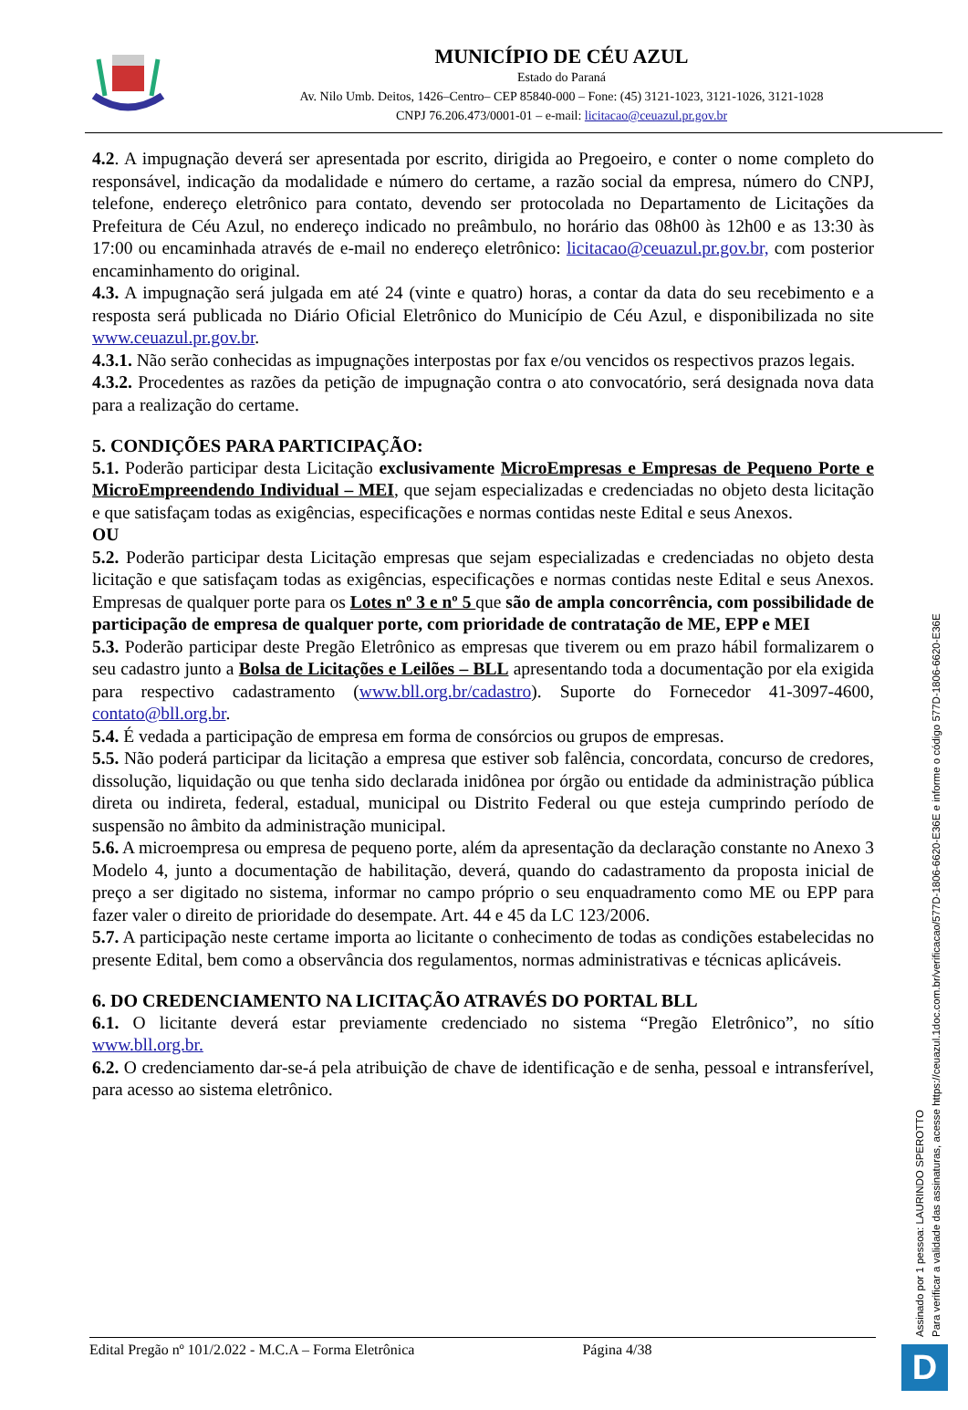MUNICÍPIO DE CÉU AZUL
Estado do Paraná
Av. Nilo Umb. Deitos, 1426–Centro– CEP 85840-000 – Fone: (45) 3121-1023, 3121-1026, 3121-1028
CNPJ 76.206.473/0001-01 – e-mail: licitacao@ceuazul.pr.gov.br
4.2. A impugnação deverá ser apresentada por escrito, dirigida ao Pregoeiro, e conter o nome completo do responsável, indicação da modalidade e número do certame, a razão social da empresa, número do CNPJ, telefone, endereço eletrônico para contato, devendo ser protocolada no Departamento de Licitações da Prefeitura de Céu Azul, no endereço indicado no preâmbulo, no horário das 08h00 às 12h00 e as 13:30 às 17:00 ou encaminhada através de e-mail no endereço eletrônico: licitacao@ceuazul.pr.gov.br, com posterior encaminhamento do original.
4.3. A impugnação será julgada em até 24 (vinte e quatro) horas, a contar da data do seu recebimento e a resposta será publicada no Diário Oficial Eletrônico do Município de Céu Azul, e disponibilizada no site www.ceuazul.pr.gov.br.
4.3.1. Não serão conhecidas as impugnações interpostas por fax e/ou vencidos os respectivos prazos legais.
4.3.2. Procedentes as razões da petição de impugnação contra o ato convocatório, será designada nova data para a realização do certame.
5. CONDIÇÕES PARA PARTICIPAÇÃO:
5.1. Poderão participar desta Licitação exclusivamente MicroEmpresas e Empresas de Pequeno Porte e MicroEmpreendendo Individual – MEI, que sejam especializadas e credenciadas no objeto desta licitação e que satisfaçam todas as exigências, especificações e normas contidas neste Edital e seus Anexos.
OU
5.2. Poderão participar desta Licitação empresas que sejam especializadas e credenciadas no objeto desta licitação e que satisfaçam todas as exigências, especificações e normas contidas neste Edital e seus Anexos. Empresas de qualquer porte para os Lotes nº 3 e nº 5 que são de ampla concorrência, com possibilidade de participação de empresa de qualquer porte, com prioridade de contratação de ME, EPP e MEI
5.3. Poderão participar deste Pregão Eletrônico as empresas que tiverem ou em prazo hábil formalizarem o seu cadastro junto a Bolsa de Licitações e Leilões – BLL apresentando toda a documentação por ela exigida para respectivo cadastramento (www.bll.org.br/cadastro). Suporte do Fornecedor 41-3097-4600, contato@bll.org.br.
5.4. É vedada a participação de empresa em forma de consórcios ou grupos de empresas.
5.5. Não poderá participar da licitação a empresa que estiver sob falência, concordata, concurso de credores, dissolução, liquidação ou que tenha sido declarada inidônea por órgão ou entidade da administração pública direta ou indireta, federal, estadual, municipal ou Distrito Federal ou que esteja cumprindo período de suspensão no âmbito da administração municipal.
5.6. A microempresa ou empresa de pequeno porte, além da apresentação da declaração constante no Anexo 3 Modelo 4, junto a documentação de habilitação, deverá, quando do cadastramento da proposta inicial de preço a ser digitado no sistema, informar no campo próprio o seu enquadramento como ME ou EPP para fazer valer o direito de prioridade do desempate. Art. 44 e 45 da LC 123/2006.
5.7. A participação neste certame importa ao licitante o conhecimento de todas as condições estabelecidas no presente Edital, bem como a observância dos regulamentos, normas administrativas e técnicas aplicáveis.
6. DO CREDENCIAMENTO NA LICITAÇÃO ATRAVÉS DO PORTAL BLL
6.1. O licitante deverá estar previamente credenciado no sistema “Pregão Eletrônico”, no sítio www.bll.org.br.
6.2. O credenciamento dar-se-á pela atribuição de chave de identificação e de senha, pessoal e intransferível, para acesso ao sistema eletrônico.
Assinado por 1 pessoa: LAURINDO SPEROTTO
Para verificar a validade das assinaturas, acesse https://ceuazul.1doc.com.br/verificacao/577D-1806-6620-E36E e informe o código 577D-1806-6620-E36E
Edital Pregão nº 101/2.022 - M.C.A – Forma Eletrônica Página 4/38 D